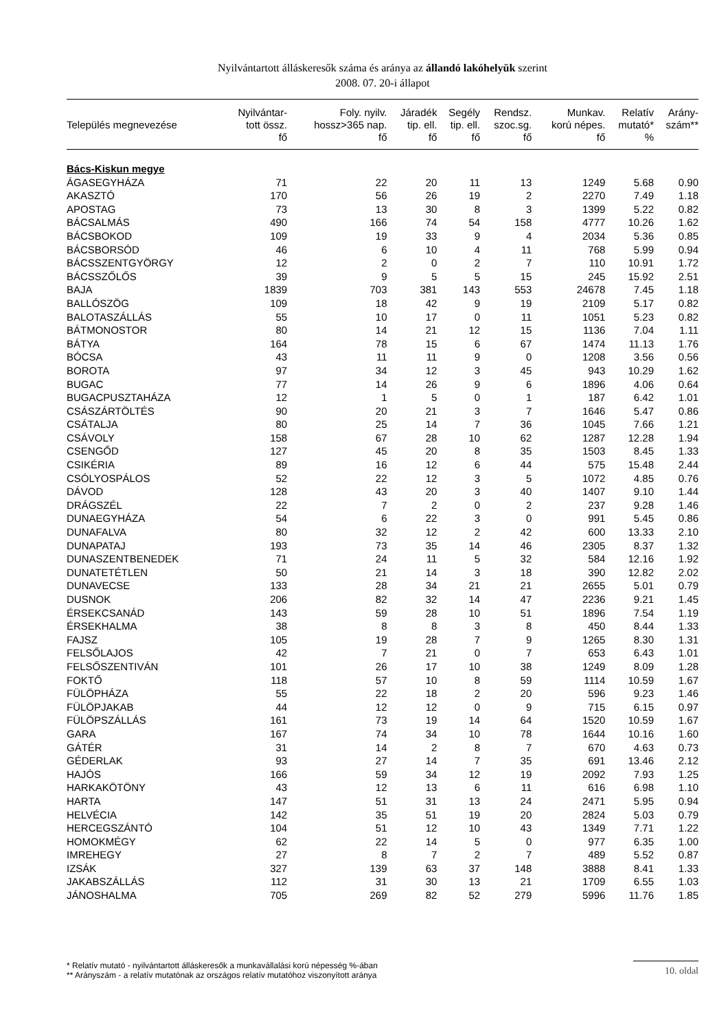Nyilvántartott álláskeresők száma és aránya az állandó lakóhelyük szerint
2008. 07. 20-i állapot
| Település megnevezése | Nyilvántar- tott össz. fő | Foly. nyilv. hossz>365 nap. fő | Járadék tip. ell. fő | Segély tip. ell. fő | Rendsz. szoc.sg. fő | Munkav. korú népes. fő | Relatív mutató* % | Arány- szám** |
| --- | --- | --- | --- | --- | --- | --- | --- | --- |
| Bács-Kiskun megye | | | | | | | | |
| ÁGASEGYHÁZA | 71 | 22 | 20 | 11 | 13 | 1249 | 5.68 | 0.90 |
| AKASZTÓ | 170 | 56 | 26 | 19 | 2 | 2270 | 7.49 | 1.18 |
| APOSTAG | 73 | 13 | 30 | 8 | 3 | 1399 | 5.22 | 0.82 |
| BÁCSALMÁS | 490 | 166 | 74 | 54 | 158 | 4777 | 10.26 | 1.62 |
| BÁCSBOKOD | 109 | 19 | 33 | 9 | 4 | 2034 | 5.36 | 0.85 |
| BÁCSBORSÓD | 46 | 6 | 10 | 4 | 11 | 768 | 5.99 | 0.94 |
| BÁCSSZENTGYÖRGY | 12 | 2 | 0 | 2 | 7 | 110 | 10.91 | 1.72 |
| BÁCSSZŐLŐS | 39 | 9 | 5 | 5 | 15 | 245 | 15.92 | 2.51 |
| BAJA | 1839 | 703 | 381 | 143 | 553 | 24678 | 7.45 | 1.18 |
| BALLÓSZÖG | 109 | 18 | 42 | 9 | 19 | 2109 | 5.17 | 0.82 |
| BALOTASZÁLLÁS | 55 | 10 | 17 | 0 | 11 | 1051 | 5.23 | 0.82 |
| BÁTMONOSTOR | 80 | 14 | 21 | 12 | 15 | 1136 | 7.04 | 1.11 |
| BÁTYA | 164 | 78 | 15 | 6 | 67 | 1474 | 11.13 | 1.76 |
| BÓCSA | 43 | 11 | 11 | 9 | 0 | 1208 | 3.56 | 0.56 |
| BOROTA | 97 | 34 | 12 | 3 | 45 | 943 | 10.29 | 1.62 |
| BUGAC | 77 | 14 | 26 | 9 | 6 | 1896 | 4.06 | 0.64 |
| BUGACPUSZTAHÁZA | 12 | 1 | 5 | 0 | 1 | 187 | 6.42 | 1.01 |
| CSÁSZÁRTÖLTÉS | 90 | 20 | 21 | 3 | 7 | 1646 | 5.47 | 0.86 |
| CSÁTALJA | 80 | 25 | 14 | 7 | 36 | 1045 | 7.66 | 1.21 |
| CSÁVOLY | 158 | 67 | 28 | 10 | 62 | 1287 | 12.28 | 1.94 |
| CSENGŐD | 127 | 45 | 20 | 8 | 35 | 1503 | 8.45 | 1.33 |
| CSIKÉRIA | 89 | 16 | 12 | 6 | 44 | 575 | 15.48 | 2.44 |
| CSÓLYOSPÁLOS | 52 | 22 | 12 | 3 | 5 | 1072 | 4.85 | 0.76 |
| DÁVOD | 128 | 43 | 20 | 3 | 40 | 1407 | 9.10 | 1.44 |
| DRÁGSZÉL | 22 | 7 | 2 | 0 | 2 | 237 | 9.28 | 1.46 |
| DUNAEGYHÁZA | 54 | 6 | 22 | 3 | 0 | 991 | 5.45 | 0.86 |
| DUNAFALVA | 80 | 32 | 12 | 2 | 42 | 600 | 13.33 | 2.10 |
| DUNAPATAJ | 193 | 73 | 35 | 14 | 46 | 2305 | 8.37 | 1.32 |
| DUNASZENTBENEDEK | 71 | 24 | 11 | 5 | 32 | 584 | 12.16 | 1.92 |
| DUNATETÉTLEN | 50 | 21 | 14 | 3 | 18 | 390 | 12.82 | 2.02 |
| DUNAVECSE | 133 | 28 | 34 | 21 | 21 | 2655 | 5.01 | 0.79 |
| DUSNOK | 206 | 82 | 32 | 14 | 47 | 2236 | 9.21 | 1.45 |
| ÉRSEKCSANÁD | 143 | 59 | 28 | 10 | 51 | 1896 | 7.54 | 1.19 |
| ÉRSEKHALMA | 38 | 8 | 8 | 3 | 8 | 450 | 8.44 | 1.33 |
| FAJSZ | 105 | 19 | 28 | 7 | 9 | 1265 | 8.30 | 1.31 |
| FELSŐLAJOS | 42 | 7 | 21 | 0 | 7 | 653 | 6.43 | 1.01 |
| FELSŐSZENTIVÁN | 101 | 26 | 17 | 10 | 38 | 1249 | 8.09 | 1.28 |
| FOKTŐ | 118 | 57 | 10 | 8 | 59 | 1114 | 10.59 | 1.67 |
| FÜLÖPHÁZA | 55 | 22 | 18 | 2 | 20 | 596 | 9.23 | 1.46 |
| FÜLÖPJAKAB | 44 | 12 | 12 | 0 | 9 | 715 | 6.15 | 0.97 |
| FÜLÖPSZÁLLÁS | 161 | 73 | 19 | 14 | 64 | 1520 | 10.59 | 1.67 |
| GARA | 167 | 74 | 34 | 10 | 78 | 1644 | 10.16 | 1.60 |
| GÁTÉR | 31 | 14 | 2 | 8 | 7 | 670 | 4.63 | 0.73 |
| GÉDERLAK | 93 | 27 | 14 | 7 | 35 | 691 | 13.46 | 2.12 |
| HAJÓS | 166 | 59 | 34 | 12 | 19 | 2092 | 7.93 | 1.25 |
| HARKAKÖTÖNY | 43 | 12 | 13 | 6 | 11 | 616 | 6.98 | 1.10 |
| HARTA | 147 | 51 | 31 | 13 | 24 | 2471 | 5.95 | 0.94 |
| HELVÉCIA | 142 | 35 | 51 | 19 | 20 | 2824 | 5.03 | 0.79 |
| HERCEGSZÁNTÓ | 104 | 51 | 12 | 10 | 43 | 1349 | 7.71 | 1.22 |
| HOMOKMÉGY | 62 | 22 | 14 | 5 | 0 | 977 | 6.35 | 1.00 |
| IMREHEGY | 27 | 8 | 7 | 2 | 7 | 489 | 5.52 | 0.87 |
| IZSÁK | 327 | 139 | 63 | 37 | 148 | 3888 | 8.41 | 1.33 |
| JAKABSZÁLLÁS | 112 | 31 | 30 | 13 | 21 | 1709 | 6.55 | 1.03 |
| JÁNOSHALMA | 705 | 269 | 82 | 52 | 279 | 5996 | 11.76 | 1.85 |
* Relatív mutató - nyilvántartott álláskeresők a munkavállalási korú népesség %-ában
** Arányszám - a relatív mutatónak az országos relatív mutatóhoz viszonyított aránya
10. oldal